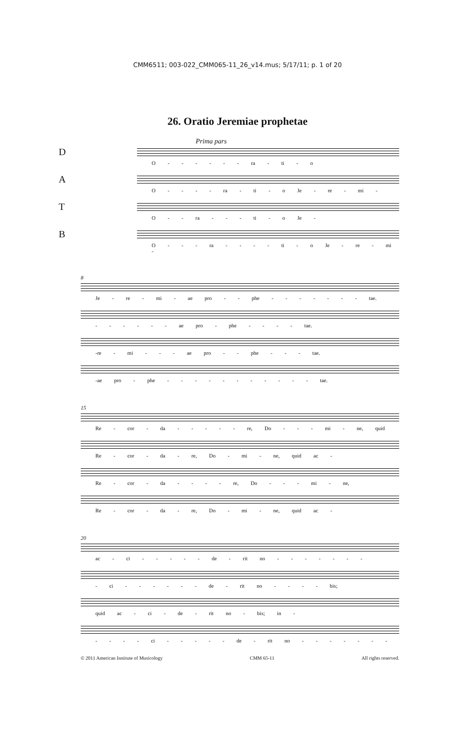CMM6511; 003-022_CMM065-11_26_v14.mus; 5/17/11; p. 1 of 20
26. Oratio Jeremiae prophetae
Prima pars
D
O - - - - - - ra - ti - o
A
O - - - - ra - ti - o Je - re - mi -
T
O - - ra - - - ti - o Je -
B
O - - - ra - - - - ti - o Je - re - mi -
8
Je - re - mi - ae pro - - phe - - - - - - - tae.
- - - - - - ae pro - phe - - - - tae.
-re - mi - - - ae pro - - phe - - - tae.
-ae pro - phe - - - - - - - - - - - tae.
15
Re - cor - da - - - - - re, Do - - - mi - ne, quid
Re - cor - da - re, Do - mi - ne, quid ac -
Re - cor - da - - - - re, Do - - - mi - ne,
Re - cor - da - re, Do - mi - ne, quid ac -
20
ac - ci - - - - - de - rit no - - - - - - -
- ci - - - - - - de - rit no - - - - bis;
quid ac - ci - de - rit no - bis; in -
- - - - ci - - - - - de - rit no - - - - - - -
© 2011 American Institute of Musicology CMM 65-11 All rights reserved.